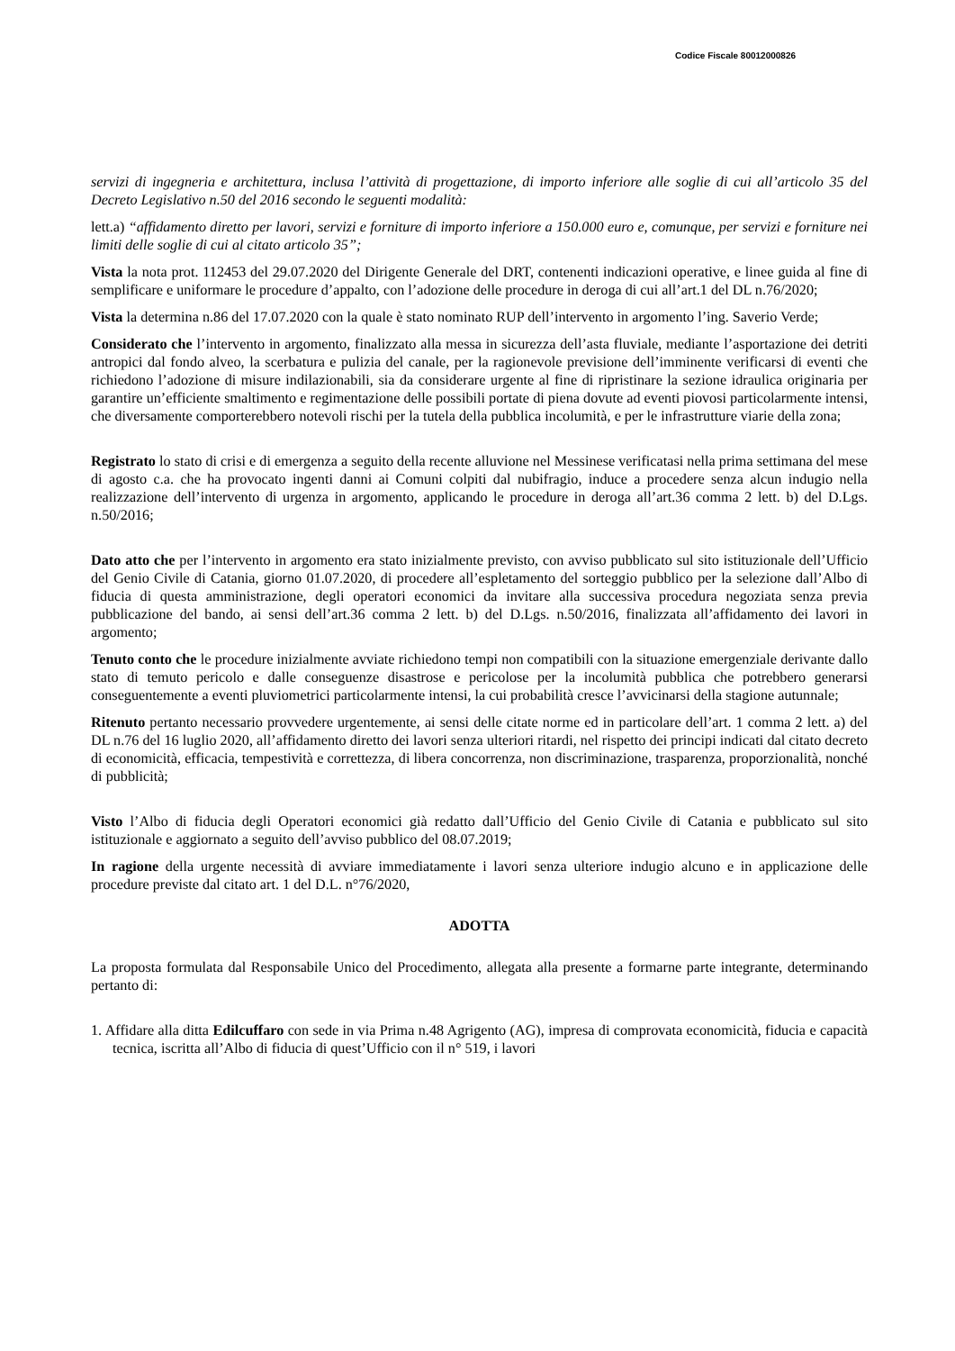Codice Fiscale 80012000826
servizi di ingegneria e architettura, inclusa l’attività di progettazione, di importo inferiore alle soglie di cui all’articolo 35 del Decreto Legislativo n.50 del 2016 secondo le seguenti modalità:
lett.a) “affidamento diretto per lavori, servizi e forniture di importo inferiore a 150.000 euro e, comunque, per servizi e forniture nei limiti delle soglie di cui al citato articolo 35”;
Vista la nota prot. 112453 del 29.07.2020 del Dirigente Generale del DRT, contenenti indicazioni operative, e linee guida al fine di semplificare e uniformare le procedure d’appalto, con l’adozione delle procedure in deroga di cui all’art.1 del DL n.76/2020;
Vista la determina n.86 del 17.07.2020 con la quale è stato nominato RUP dell’intervento in argomento l’ing. Saverio Verde;
Considerato che l’intervento in argomento, finalizzato alla messa in sicurezza dell’asta fluviale, mediante l’asportazione dei detriti antropici dal fondo alveo, la scerbatura e pulizia del canale, per la ragionevole previsione dell’imminente verificarsi di eventi che richiedono l’adozione di misure indilazionabili, sia da considerare urgente al fine di ripristinare la sezione idraulica originaria per garantire un’efficiente smaltimento e regimentazione delle possibili portate di piena dovute ad eventi piovosi particolarmente intensi, che diversamente comporterebbero notevoli rischi per la tutela della pubblica incolumità, e per le infrastrutture viarie della zona;
Registrato lo stato di crisi e di emergenza a seguito della recente alluvione nel Messinese verificatasi nella prima settimana del mese di agosto c.a. che ha provocato ingenti danni ai Comuni colpiti dal nubifragio, induce a procedere senza alcun indugio nella realizzazione dell’intervento di urgenza in argomento, applicando le procedure in deroga all’art.36 comma 2 lett. b) del D.Lgs. n.50/2016;
Dato atto che per l’intervento in argomento era stato inizialmente previsto, con avviso pubblicato sul sito istituzionale dell’Ufficio del Genio Civile di Catania, giorno 01.07.2020, di procedere all’espletamento del sorteggio pubblico per la selezione dall’Albo di fiducia di questa amministrazione, degli operatori economici da invitare alla successiva procedura negoziata senza previa pubblicazione del bando, ai sensi dell’art.36 comma 2 lett. b) del D.Lgs. n.50/2016, finalizzata all’affidamento dei lavori in argomento;
Tenuto conto che le procedure inizialmente avviate richiedono tempi non compatibili con la situazione emergenziale derivante dallo stato di temuto pericolo e dalle conseguenze disastrose e pericolose per la incolumità pubblica che potrebbero generarsi conseguentemente a eventi pluviometrici particolarmente intensi, la cui probabilità cresce l’avvicinarsi della stagione autunnale;
Ritenuto pertanto necessario provvedere urgentemente, ai sensi delle citate norme ed in particolare dell’art. 1 comma 2 lett. a) del DL n.76 del 16 luglio 2020, all’affidamento diretto dei lavori senza ulteriori ritardi, nel rispetto dei principi indicati dal citato decreto di economicità, efficacia, tempestività e correttezza, di libera concorrenza, non discriminazione, trasparenza, proporzionalità, nonché di pubblicità;
Visto l’Albo di fiducia degli Operatori economici già redatto dall’Ufficio del Genio Civile di Catania e pubblicato sul sito istituzionale e aggiornato a seguito dell’avviso pubblico del 08.07.2019;
In ragione della urgente necessità di avviare immediatamente i lavori senza ulteriore indugio alcuno e in applicazione delle procedure previste dal citato art. 1 del D.L. n°76/2020,
ADOTTA
La proposta formulata dal Responsabile Unico del Procedimento, allegata alla presente a formarne parte integrante, determinando pertanto di:
1. Affidare alla ditta Edilcuffaro con sede in via Prima n.48 Agrigento (AG), impresa di comprovata economicità, fiducia e capacità tecnica, iscritta all’Albo di fiducia di quest’Ufficio con il n° 519, i lavori